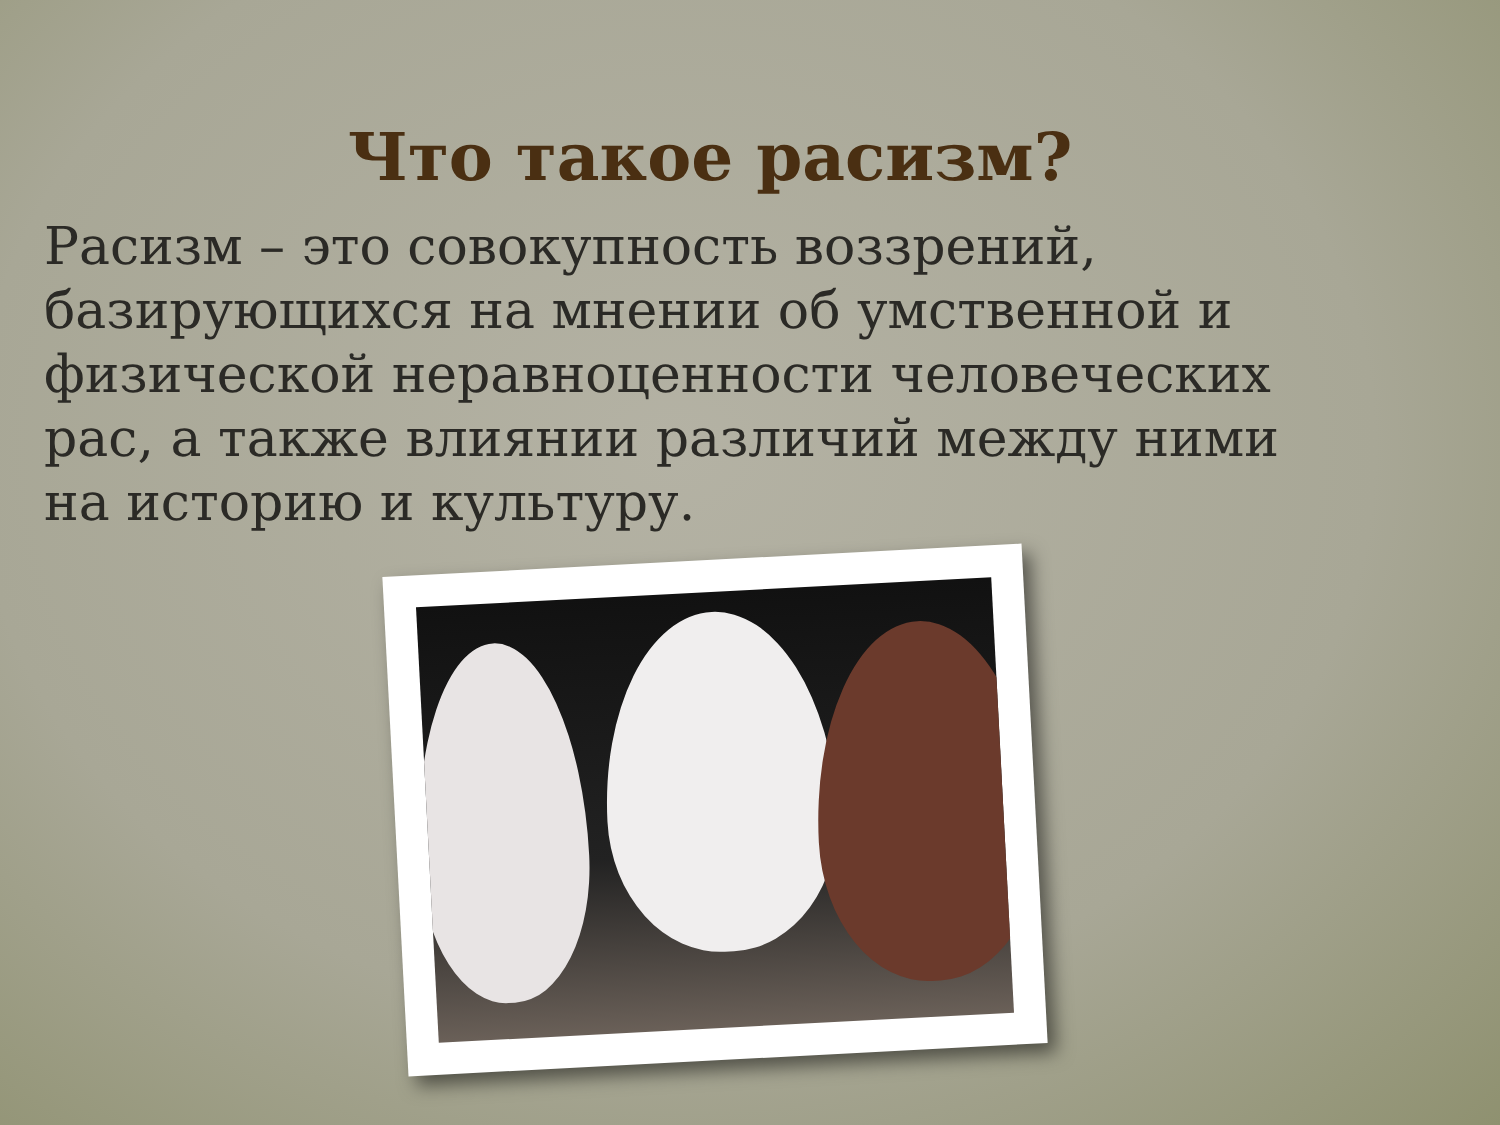Что такое расизм?
Расизм – это совокупность воззрений, базирующихся на мнении об умственной и физической неравноценности человеческих рас, а также влиянии различий между ними на историю и культуру.